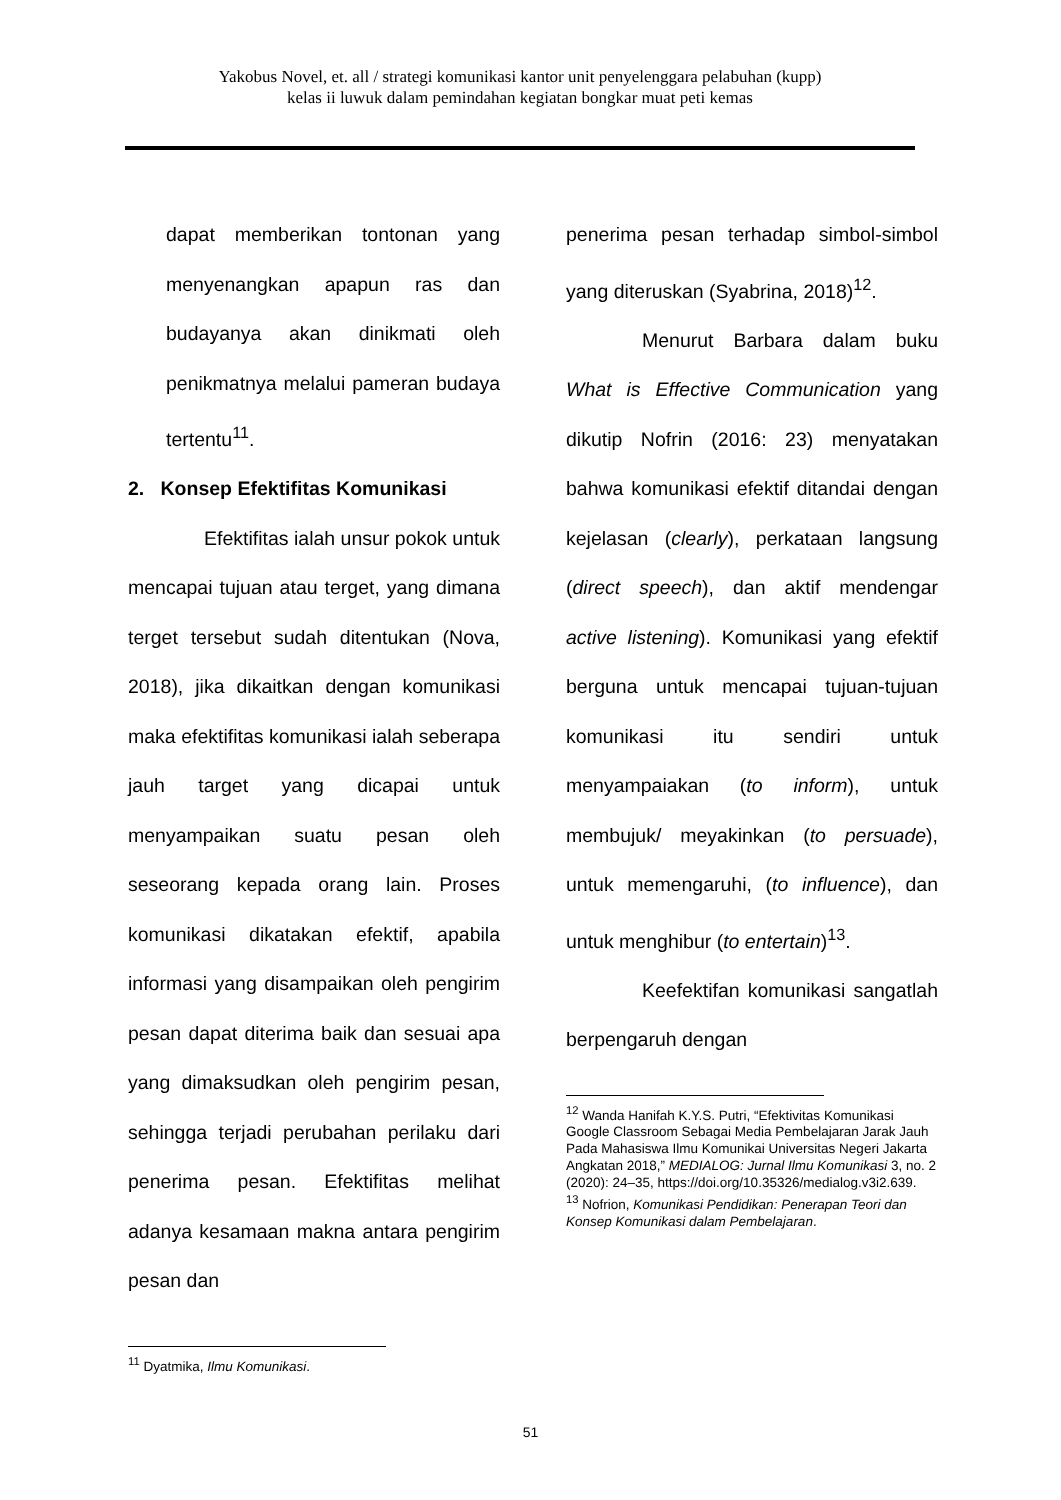Yakobus Novel, et. all / strategi komunikasi kantor unit penyelenggara pelabuhan (kupp)
kelas ii luwuk dalam pemindahan kegiatan bongkar muat peti kemas
dapat memberikan tontonan yang menyenangkan apapun ras dan budayanya akan dinikmati oleh penikmatnya melalui pameran budaya tertentu<sup>11</sup>.
2. Konsep Efektifitas Komunikasi
Efektifitas ialah unsur pokok untuk mencapai tujuan atau terget, yang dimana terget tersebut sudah ditentukan (Nova, 2018), jika dikaitkan dengan komunikasi maka efektifitas komunikasi ialah seberapa jauh target yang dicapai untuk menyampaikan suatu pesan oleh seseorang kepada orang lain. Proses komunikasi dikatakan efektif, apabila informasi yang disampaikan oleh pengirim pesan dapat diterima baik dan sesuai apa yang dimaksudkan oleh pengirim pesan, sehingga terjadi perubahan perilaku dari penerima pesan. Efektifitas melihat adanya kesamaan makna antara pengirim pesan dan
<sup>11</sup> Dyatmika, Ilmu Komunikasi.
penerima pesan terhadap simbol-simbol yang diteruskan (Syabrina, 2018)<sup>12</sup>.
Menurut Barbara dalam buku What is Effective Communication yang dikutip Nofrin (2016: 23) menyatakan bahwa komunikasi efektif ditandai dengan kejelasan (clearly), perkataan langsung (direct speech), dan aktif mendengar active listening). Komunikasi yang efektif berguna untuk mencapai tujuan-tujuan komunikasi itu sendiri untuk menyampaiakan (to inform), untuk membujuk/ meyakinkan (to persuade), untuk memengaruhi, (to influence), dan untuk menghibur (to entertain)<sup>13</sup>.
Keefektifan komunikasi sangatlah berpengaruh dengan
<sup>12</sup> Wanda Hanifah K.Y.S. Putri, “Efektivitas Komunikasi Google Classroom Sebagai Media Pembelajaran Jarak Jauh Pada Mahasiswa Ilmu Komunikai Universitas Negeri Jakarta Angkatan 2018,” MEDIALOG: Jurnal Ilmu Komunikasi 3, no. 2 (2020): 24–35, https://doi.org/10.35326/medialog.v3i2.639.
<sup>13</sup> Nofrion, Komunikasi Pendidikan: Penerapan Teori dan Konsep Komunikasi dalam Pembelajaran.
51